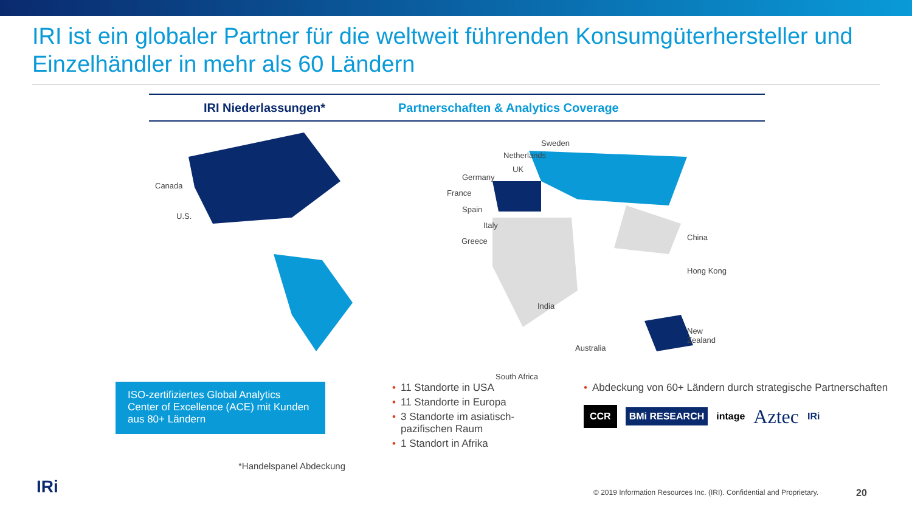IRI ist ein globaler Partner für die weltweit führenden Konsumgüterhersteller und Einzelhändler in mehr als 60 Ländern
IRI Niederlassungen*
Partnerschaften & Analytics Coverage
Canada
U.S.
Sweden
Netherlands
UK
Germany
France
Spain
Italy
Greece China
Hong Kong
India
Australia
New Zealand
South Africa
ISO-zertifiziertes Global Analytics Center of Excellence (ACE) mit Kunden aus 80+ Ländern
• 11 Standorte in USA
• 11 Standorte in Europa
• 3 Standorte im asiatisch-pazifischen Raum
• 1 Standort in Afrika
• Abdeckung von 60+ Ländern durch strategische Partnerschaften
CCR BMi RESEARCH intage Aztec IRi
*Handelspanel Abdeckung
IRi
© 2019 Information Resources Inc. (IRI). Confidential and Proprietary.
20